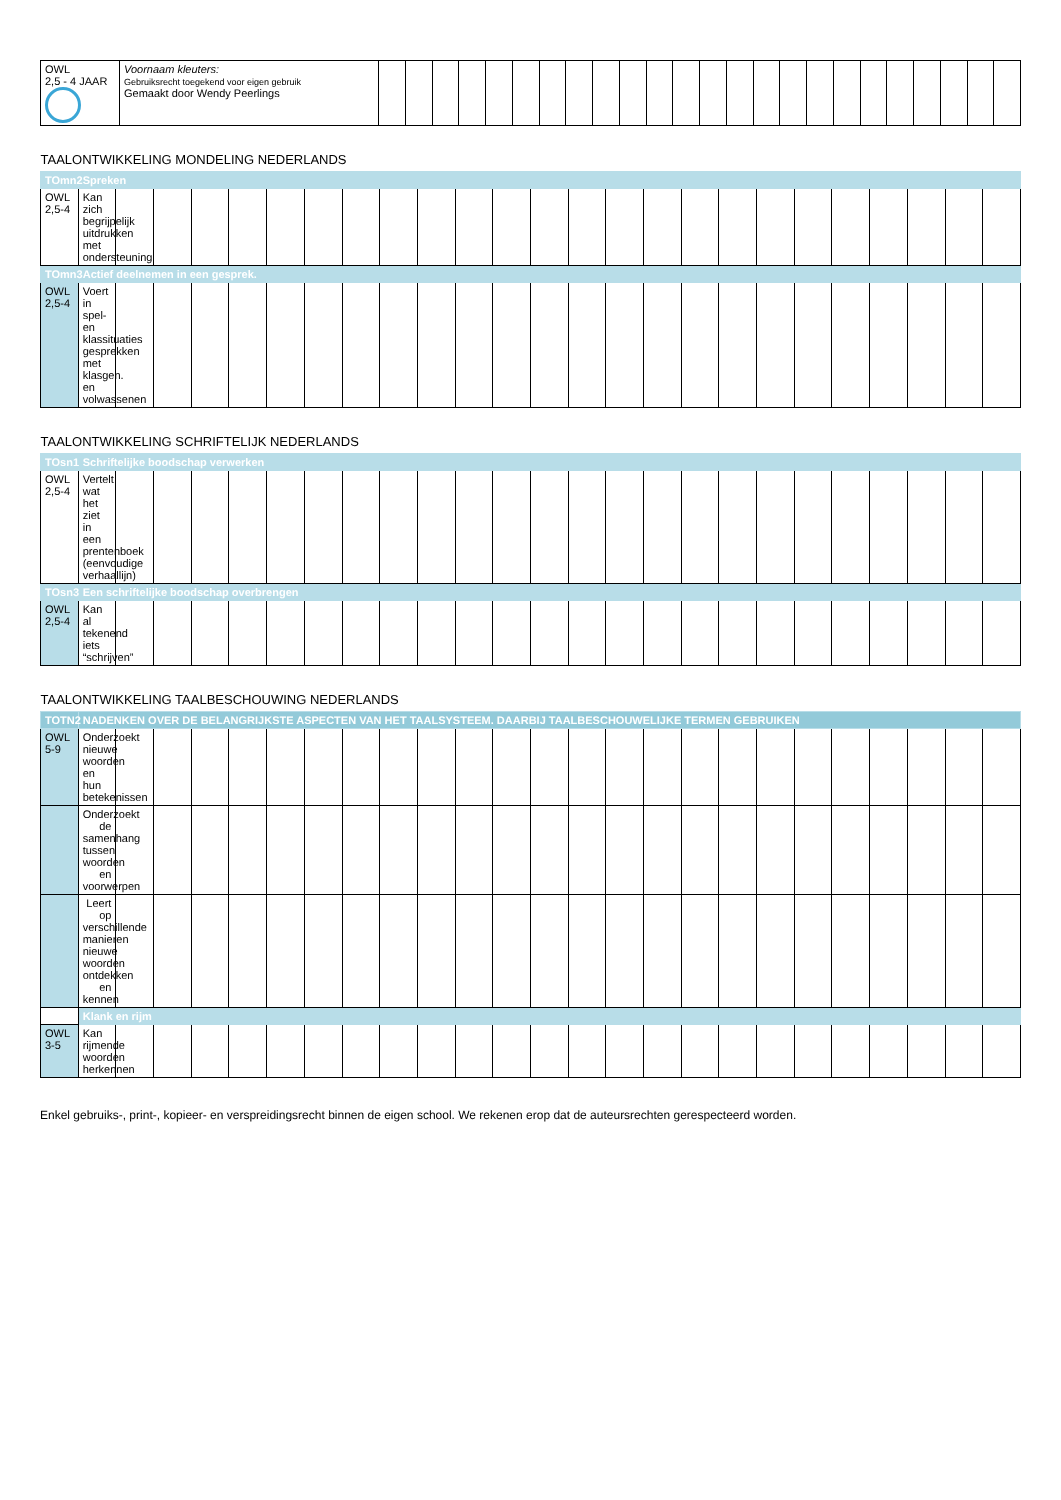| OWL 2,5 - 4 JAAR | Voornaam kleuters: Gebruiksrecht toegekend voor eigen gebruik Gemaakt door Wendy Peerlings | | | | | | | | | | | | | | | | | | | | | | | | |
| TAALONTWIKKELING MONDELING NEDERLANDS | | | | | | | | | | | | | | | | | | | | | | | | | |
| --- | --- | --- | --- | --- | --- | --- | --- | --- | --- | --- | --- | --- | --- | --- | --- | --- | --- | --- | --- | --- | --- | --- | --- | --- | --- |
| TOmn2 | Spreken | | | | | | | | | | | | | | | | | | | | | | | | |
| OWL 2,5-4 | Kan zich begrijpelijk uitdrukken met ondersteuning | | | | | | | | | | | | | | | | | | | | | | | | |
| TOmn3 | Actief deelnemen in een gesprek. | | | | | | | | | | | | | | | | | | | | | | | | |
| OWL 2,5-4 | Voert in spel- en klassituaties gesprekken met klasgen. en volwassenen | | | | | | | | | | | | | | | | | | | | | | | | |
| TAALONTWIKKELING SCHRIFTELIJK NEDERLANDS | | | | | | | | | | | | | | | | | | | | | | | | | |
| --- | --- | --- | --- | --- | --- | --- | --- | --- | --- | --- | --- | --- | --- | --- | --- | --- | --- | --- | --- | --- | --- | --- | --- | --- | --- |
| TOsn1 | Schriftelijke boodschap verwerken | | | | | | | | | | | | | | | | | | | | | | | | |
| OWL 2,5-4 | Vertelt wat het ziet in een prentenboek (eenvoudige verhaallijn) | | | | | | | | | | | | | | | | | | | | | | | | |
| TOsn3 | Een schriftelijke boodschap overbrengen | | | | | | | | | | | | | | | | | | | | | | | | |
| OWL 2,5-4 | Kan al tekenend iets “schrijven” | | | | | | | | | | | | | | | | | | | | | | | | |
| TAALONTWIKKELING TAALBESCHOUWING NEDERLANDS | | | | | | | | | | | | | | | | | | | | | | | | | |
| --- | --- | --- | --- | --- | --- | --- | --- | --- | --- | --- | --- | --- | --- | --- | --- | --- | --- | --- | --- | --- | --- | --- | --- | --- | --- |
| TOTN2 | NADENKEN OVER DE BELANGRIJKSTE ASPECTEN VAN HET TAALSYSTEEM. DAARBIJ TAALBESCHOUWELIJKE TERMEN GEBRUIKEN | | | | | | | | | | | | | | | | | | | | | | | | |
| OWL 5-9 | Onderzoekt nieuwe woorden en hun betekenissen | | | | | | | | | | | | | | | | | | | | | | | | |
| | Onderzoekt de samenhang tussen woorden en voorwerpen | | | | | | | | | | | | | | | | | | | | | | | | |
| | Leert op verschillende manieren nieuwe woorden ontdekken en kennen | | | | | | | | | | | | | | | | | | | | | | | | |
| | Klank en rijm | | | | | | | | | | | | | | | | | | | | | | | | |
| OWL 3-5 | Kan rijmende woorden herkennen | | | | | | | | | | | | | | | | | | | | | | | | |
Enkel gebruiks-, print-, kopieer- en verspreidingsrecht binnen de eigen school. We rekenen erop dat de auteursrechten gerespecteerd worden.